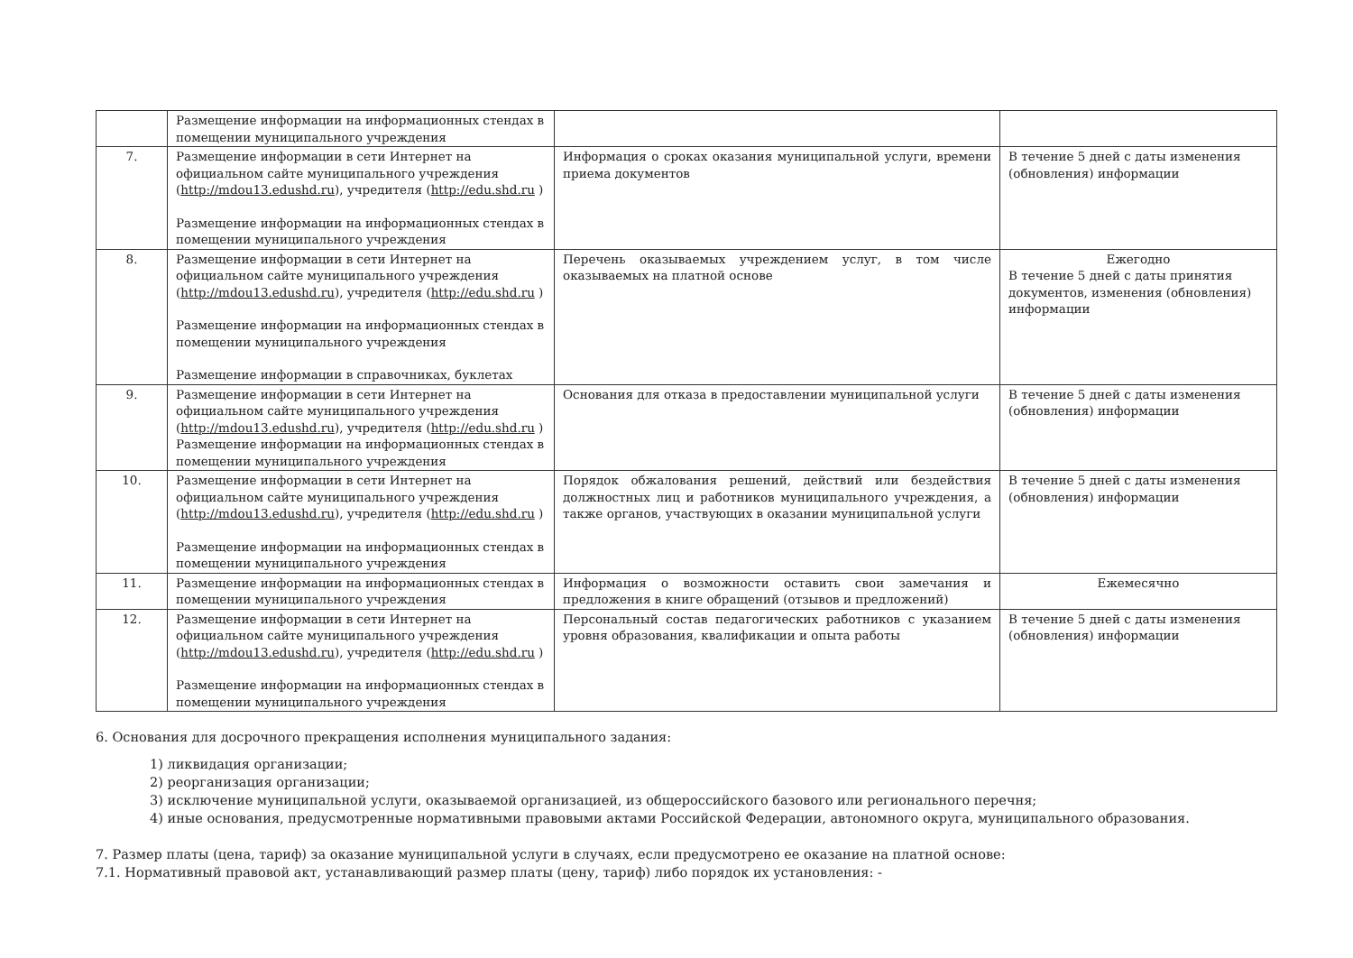| | Размещение информации на информационных стендах в помещении муниципального учреждения | | |
| 7. | Размещение информации в сети Интернет на официальном сайте муниципального учреждения ( http://mdou13.edushd.ru ), учредителя ( http://edu.shd.ru ) Размещение информации на информационных стендах в помещении муниципального учреждения | Информация о сроках оказания муниципальной услуги, времени приема документов | В течение 5 дней с даты изменения (обновления) информации |
| 8. | Размещение информации в сети Интернет на официальном сайте муниципального учреждения ( http://mdou13.edushd.ru ), учредителя ( http://edu.shd.ru ) Размещение информации на информационных стендах в помещении муниципального учреждения Размещение информации в справочниках, буклетах | Перечень оказываемых учреждением услуг, в том числе оказываемых на платной основе | Ежегодно В течение 5 дней с даты принятия документов, изменения (обновления) информации |
| 9. | Размещение информации в сети Интернет на официальном сайте муниципального учреждения ( http://mdou13.edushd.ru ), учредителя ( http://edu.shd.ru ) Размещение информации на информационных стендах в помещении муниципального учреждения | Основания для отказа в предоставлении муниципальной услуги | В течение 5 дней с даты изменения (обновления) информации |
| 10. | Размещение информации в сети Интернет на официальном сайте муниципального учреждения ( http://mdou13.edushd.ru ), учредителя ( http://edu.shd.ru ) Размещение информации на информационных стендах в помещении муниципального учреждения | Порядок обжалования решений, действий или бездействия должностных лиц и работников муниципального учреждения, а также органов, участвующих в оказании муниципальной услуги | В течение 5 дней с даты изменения (обновления) информации |
| 11. | Размещение информации на информационных стендах в помещении муниципального учреждения | Информация о возможности оставить свои замечания и предложения в книге обращений (отзывов и предложений) | Ежемесячно |
| 12. | Размещение информации в сети Интернет на официальном сайте муниципального учреждения ( http://mdou13.edushd.ru ), учредителя ( http://edu.shd.ru ) Размещение информации на информационных стендах в помещении муниципального учреждения | Персональный состав педагогических работников с указанием уровня образования, квалификации и опыта работы | В течение 5 дней с даты изменения (обновления) информации |
6. Основания для досрочного прекращения исполнения муниципального задания:
1) ликвидация организации;
2) реорганизация организации;
3) исключение муниципальной услуги, оказываемой организацией, из общероссийского базового или регионального перечня;
4) иные основания, предусмотренные нормативными правовыми актами Российской Федерации, автономного округа, муниципального образования.
7. Размер платы (цена, тариф) за оказание муниципальной услуги в случаях, если предусмотрено ее оказание на платной основе:
7.1. Нормативный правовой акт, устанавливающий размер платы (цену, тариф) либо порядок их установления: -